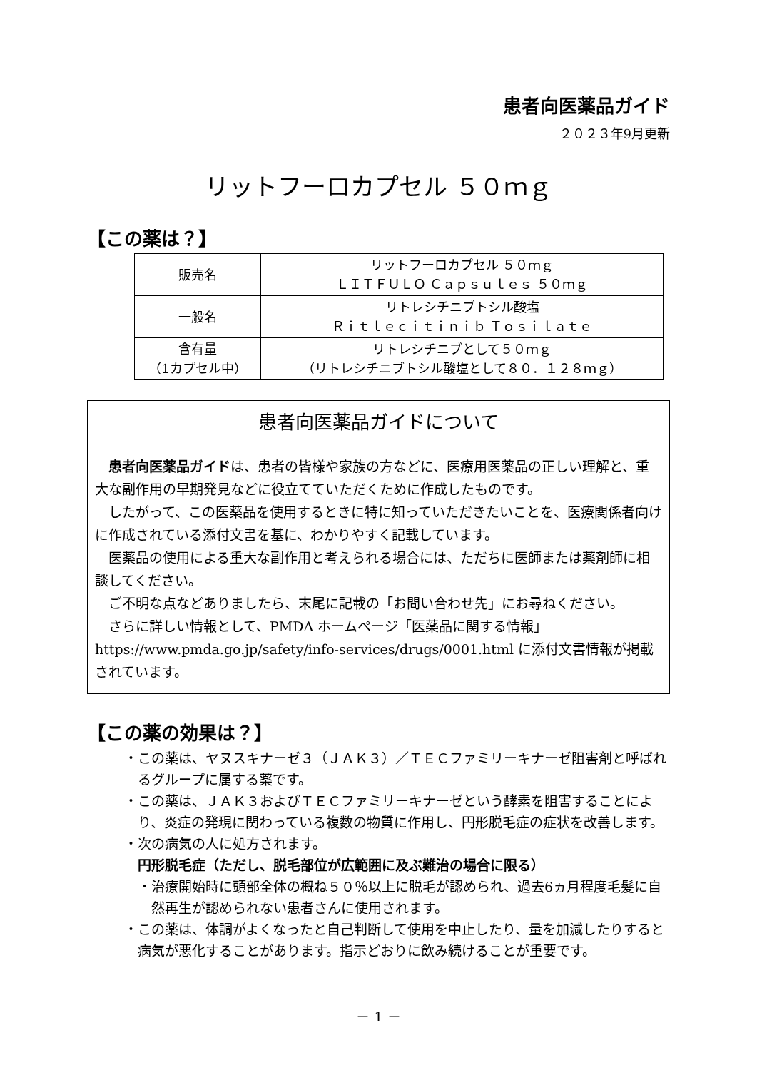患者向医薬品ガイド
２０２３年9月更新
リットフーロカプセル ５０ｍｇ
【この薬は？】
| 販売名 | リットフーロカプセル ５０ｍｇ ＬＩＴＦＵＬＯ Ｃａｐｓｕｌｅｓ ５０ｍｇ |
| 一般名 | リトレシチニブトシル酸塩 Ｒｉｔｌｅｃｉｔｉｎｉｂ Ｔｏｓｉｌａｔｅ |
| 含有量 （1カプセル中） | リトレシチニブとして５０ｍｇ （リトレシチニブトシル酸塩として８０．１２８ｍｇ） |
患者向医薬品ガイドについて
患者向医薬品ガイドは、患者の皆様や家族の方などに、医療用医薬品の正しい理解と、重大な副作用の早期発見などに役立てていただくために作成したものです。
したがって、この医薬品を使用するときに特に知っていただきたいことを、医療関係者向けに作成されている添付文書を基に、わかりやすく記載しています。
医薬品の使用による重大な副作用と考えられる場合には、ただちに医師または薬剤師に相談してください。
ご不明な点などありましたら、末尾に記載の「お問い合わせ先」にお尋ねください。
さらに詳しい情報として、PMDA ホームページ「医薬品に関する情報」 https://www.pmda.go.jp/safety/info-services/drugs/0001.html に添付文書情報が掲載されています。
【この薬の効果は？】
・この薬は、ヤヌスキナーゼ３（ＪＡＫ３）／ＴＥＣファミリーキナーゼ阻害剤と呼ばれるグループに属する薬です。
・この薬は、ＪＡＫ３およびＴＥＣファミリーキナーゼという酵素を阻害することにより、炎症の発現に関わっている複数の物質に作用し、円形脱毛症の症状を改善します。
・次の病気の人に処方されます。
円形脱毛症（ただし、脱毛部位が広範囲に及ぶ難治の場合に限る）
・治療開始時に頭部全体の概ね５０％以上に脱毛が認められ、過去6ヵ月程度毛髪に自然再生が認められない患者さんに使用されます。
・この薬は、体調がよくなったと自己判断して使用を中止したり、量を加減したりすると病気が悪化することがあります。指示どおりに飲み続けることが重要です。
－ 1 －